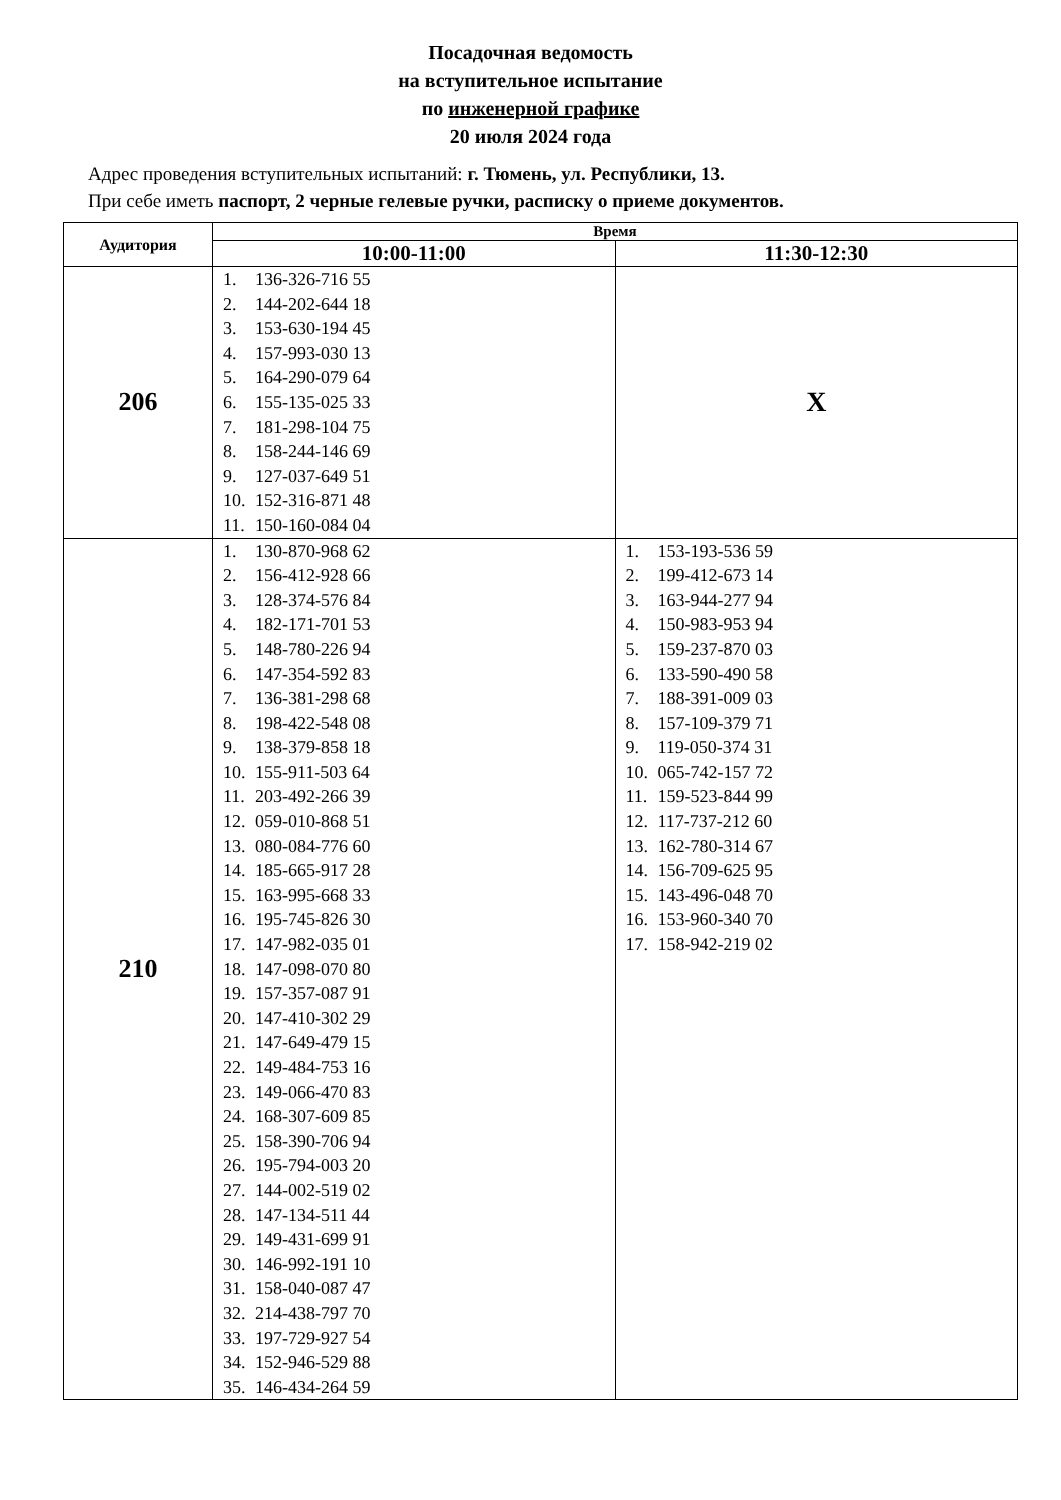Посадочная ведомость
на вступительное испытание
по инженерной графике
20 июля 2024 года
Адрес проведения вступительных испытаний: г. Тюмень, ул. Республики, 13.
При себе иметь паспорт, 2 черные гелевые ручки, расписку о приеме документов.
| Аудитория | Время | |
| --- | --- | --- |
| | 10:00-11:00 | 11:30-12:30 |
| 206 | 1. 136-326-716 55 2. 144-202-644 18 3. 153-630-194 45 4. 157-993-030 13 5. 164-290-079 64 6. 155-135-025 33 7. 181-298-104 75 8. 158-244-146 69 9. 127-037-649 51 10. 152-316-871 48 11. 150-160-084 04 | X |
| 210 | 1. 130-870-968 62 2. 156-412-928 66 3. 128-374-576 84 4. 182-171-701 53 5. 148-780-226 94 6. 147-354-592 83 7. 136-381-298 68 8. 198-422-548 08 9. 138-379-858 18 10. 155-911-503 64 11. 203-492-266 39 12. 059-010-868 51 13. 080-084-776 60 14. 185-665-917 28 15. 163-995-668 33 16. 195-745-826 30 17. 147-982-035 01 18. 147-098-070 80 19. 157-357-087 91 20. 147-410-302 29 21. 147-649-479 15 22. 149-484-753 16 23. 149-066-470 83 24. 168-307-609 85 25. 158-390-706 94 26. 195-794-003 20 27. 144-002-519 02 28. 147-134-511 44 29. 149-431-699 91 30. 146-992-191 10 31. 158-040-087 47 32. 214-438-797 70 33. 197-729-927 54 34. 152-946-529 88 35. 146-434-264 59 | 1. 153-193-536 59 2. 199-412-673 14 3. 163-944-277 94 4. 150-983-953 94 5. 159-237-870 03 6. 133-590-490 58 7. 188-391-009 03 8. 157-109-379 71 9. 119-050-374 31 10. 065-742-157 72 11. 159-523-844 99 12. 117-737-212 60 13. 162-780-314 67 14. 156-709-625 95 15. 143-496-048 70 16. 153-960-340 70 17. 158-942-219 02 |